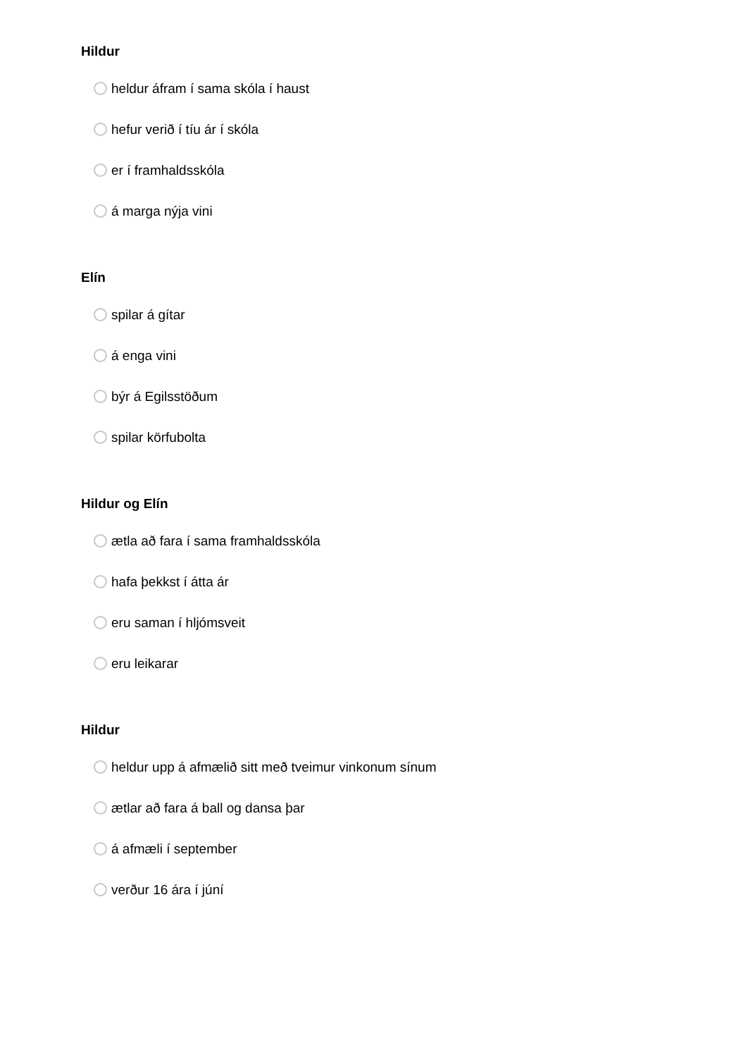Hildur
heldur áfram í sama skóla í haust
hefur verið í tíu ár í skóla
er í framhaldsskóla
á marga nýja vini
Elín
spilar á gítar
á enga vini
býr á Egilsstöðum
spilar körfubolta
Hildur og Elín
ætla að fara í sama framhaldsskóla
hafa þekkst í átta ár
eru saman í hljómsveit
eru leikarar
Hildur
heldur upp á afmælið sitt með tveimur vinkonum sínum
ætlar að fara á ball og dansa þar
á afmæli í september
verður 16 ára í júní